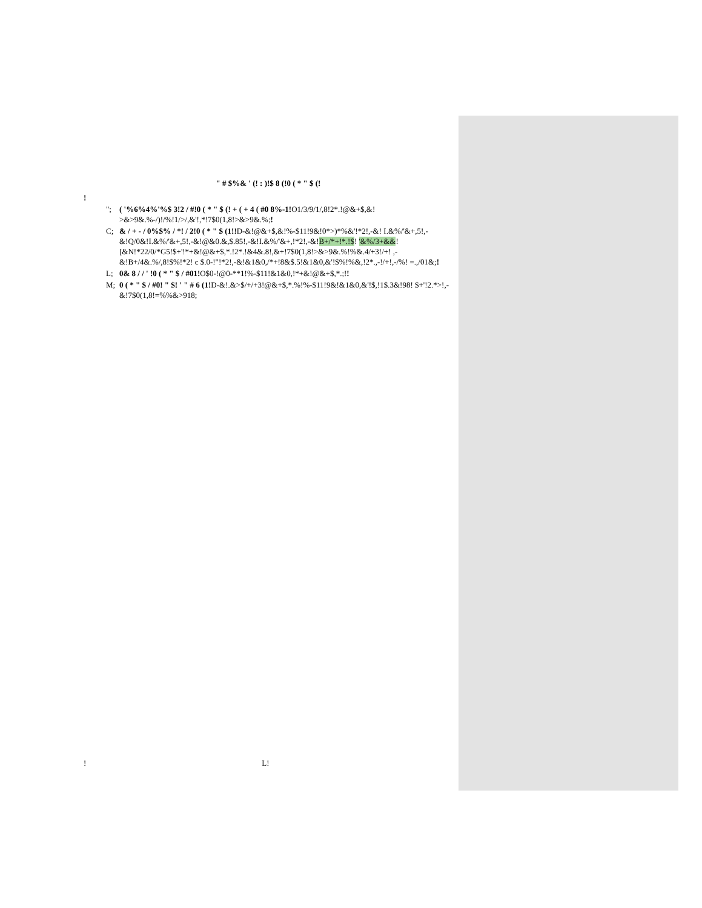" # $%& ' (! : )!$ 8 (!0 ( * " $ (!
!
"; ( '%6%4%'%$ 3!2 / #!0 ( * " $ (! + ( + 4 ( #0 8%-1!O1/3/9/1/,8!2*.!@&+$,&! >&>9&.%-/)!/%!1/>/,&'!,*!7$0(1,8!>&>9&.%;!
C; & / + - / 0%$% / *! / 2!0 ( * " $ (1!!D-&!@&+$,&!%-$11!9&!0*>)*%&'!*2!,-&! I.&%/'&+,5!,-&!Q/0&!I.&%/'&+,5!,-&!@&0.&,$.85!,-&!I.&%/'&+,!*2!,-&!B+/*+!*.!$! '&%/3+&&![&N!*22/0/*G5!$+'!*+&!@&+$,*.!2*.!&4&.8!,&+!7$0(1,8!>&>9&.%!%&.4/+3!/+! ,-&!B+/4&.%/,8!$%!*2! c $.0-!"!*2!,-&!&1&0,/*+!8&$.5!&1&0,&'!$%!%&,!2*.,-!/+!,-/%! =.,/01&;!
L; 0& 8 / / ' !0 ( * " $ / #01!O$0-!@0-**1!%-$11!&1&0,!*+&!@&+$,*.;!!
M; 0 ( * " $ / #0! " $! ' " # 6 (1!D-&!.&>$/+/+3!@&+$,*.%!%-$11!9&!&1&0,&'!$,!1$.3&!98! $+'!2.*>!,-&!7$0(1,8!=%%&>918;
! L!